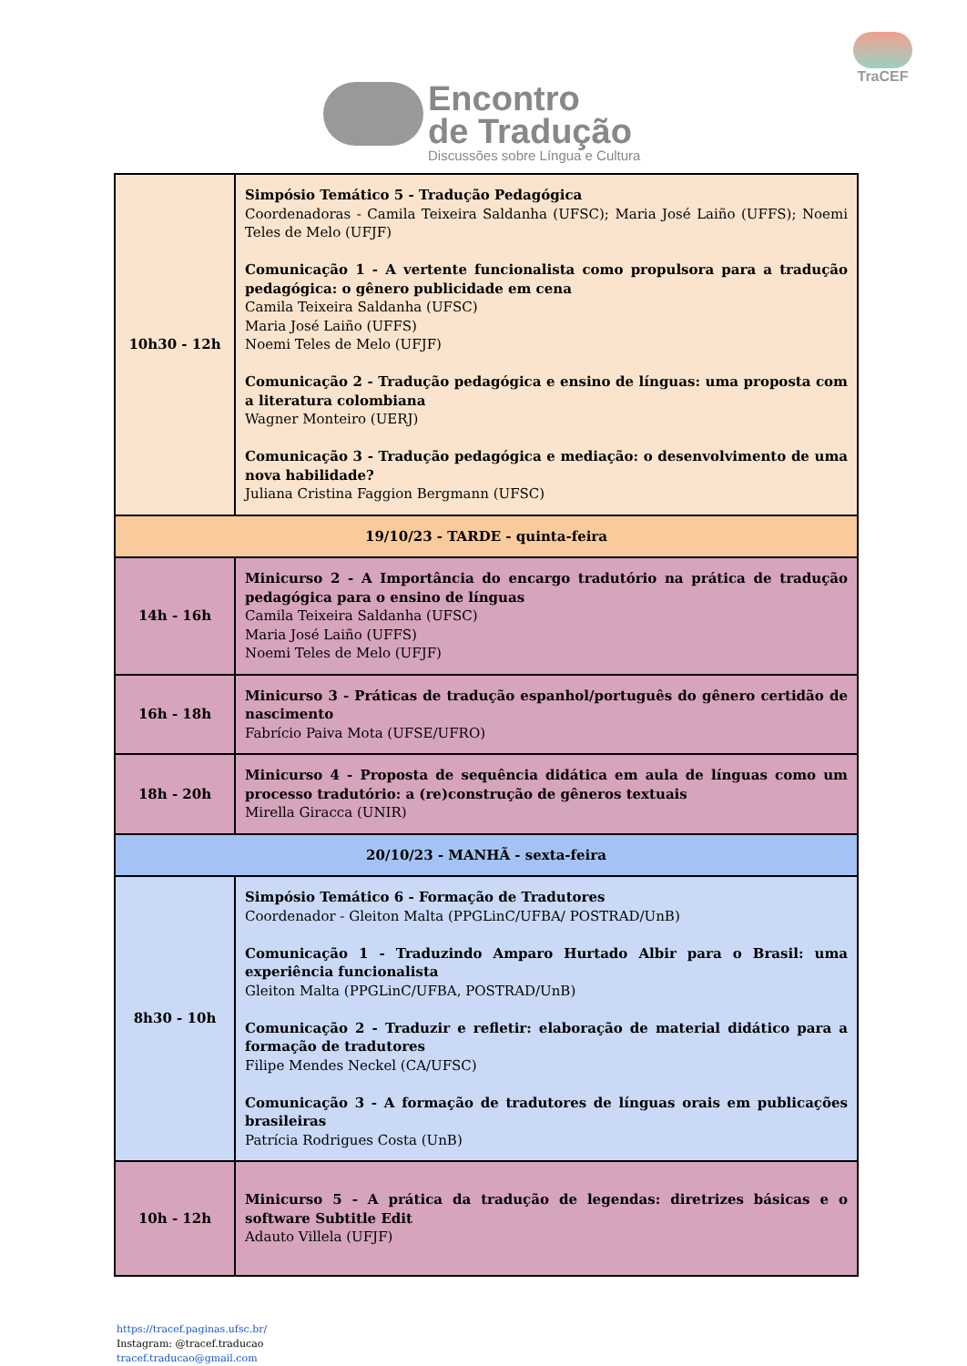TraCEF
Encontro de Tradução Discussões sobre Língua e Cultura
| 10h30 - 12h | Simpósio Temático 5 - Tradução Pedagógica Coordenadoras - Camila Teixeira Saldanha (UFSC); Maria José Laiño (UFFS); Noemi Teles de Melo (UFJF) Comunicação 1 - A vertente funcionalista como propulsora para a tradução pedagógica: o gênero publicidade em cena Camila Teixeira Saldanha (UFSC) Maria José Laiño (UFFS) Noemi Teles de Melo (UFJF) Comunicação 2 - Tradução pedagógica e ensino de línguas: uma proposta com a literatura colombiana Wagner Monteiro (UERJ) Comunicação 3 - Tradução pedagógica e mediação: o desenvolvimento de uma nova habilidade? Juliana Cristina Faggion Bergmann (UFSC) |
| 19/10/23 - TARDE - quinta-feira | |
| 14h - 16h | Minicurso 2 - A Importância do encargo tradutório na prática de tradução pedagógica para o ensino de línguas Camila Teixeira Saldanha (UFSC) Maria José Laiño (UFFS) Noemi Teles de Melo (UFJF) |
| 16h - 18h | Minicurso 3 - Práticas de tradução espanhol/português do gênero certidão de nascimento Fabrício Paiva Mota (UFSE/UFRO) |
| 18h - 20h | Minicurso 4 - Proposta de sequência didática em aula de línguas como um processo tradutório: a (re)construção de gêneros textuais Mirella Giracca (UNIR) |
| 20/10/23 - MANHÃ - sexta-feira | |
| 8h30 - 10h | Simpósio Temático 6 - Formação de Tradutores Coordenador - Gleiton Malta (PPGLinC/UFBA/ POSTRAD/UnB) Comunicação 1 - Traduzindo Amparo Hurtado Albir para o Brasil: uma experiência funcionalista Gleiton Malta (PPGLinC/UFBA, POSTRAD/UnB) Comunicação 2 - Traduzir e refletir: elaboração de material didático para a formação de tradutores Filipe Mendes Neckel (CA/UFSC) Comunicação 3 - A formação de tradutores de línguas orais em publicações brasileiras Patrícia Rodrigues Costa (UnB) |
| 10h - 12h | Minicurso 5 - A prática da tradução de legendas: diretrizes básicas e o software Subtitle Edit Adauto Villela (UFJF) |
https://tracef.paginas.ufsc.br/
Instagram: @tracef.traducao
tracef.traducao@gmail.com